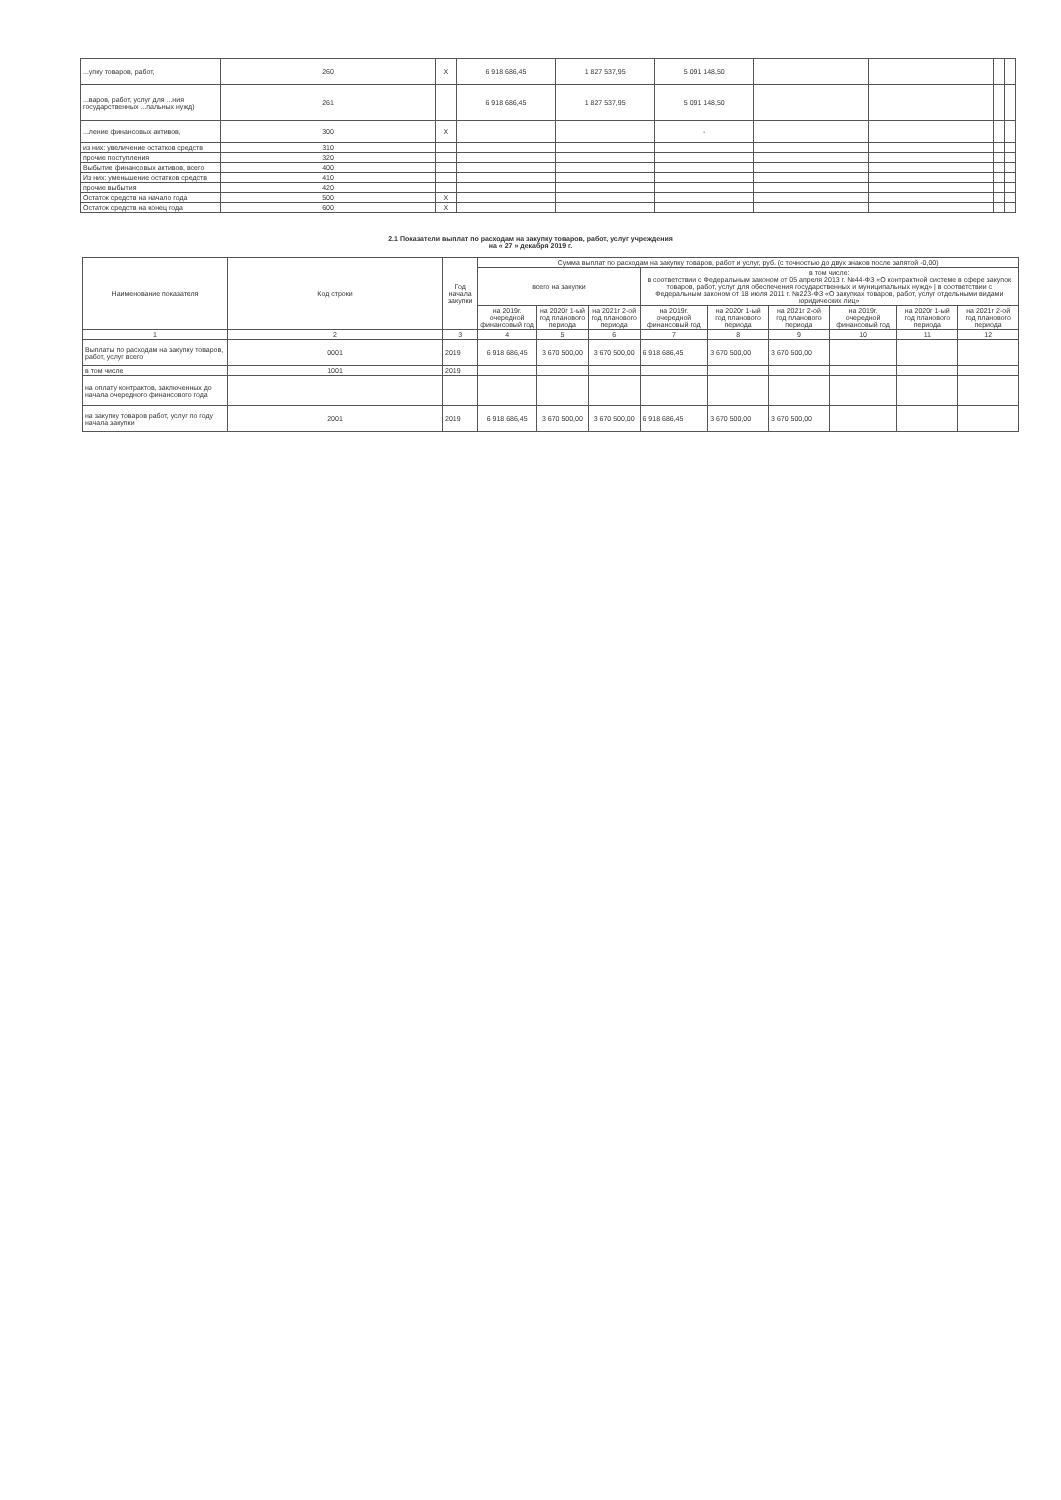| ...упку товаров, работ, | 260 | X | 6 918 686,45 | 1 827 537,95 | 5 091 148,50 | | | | |
| ...варов, работ, услуг для ...ния государственных ...пальных нужд) | 261 | | 6 918 686,45 | 1 827 537,95 | 5 091 148,50 | | | | |
| ...ление финансовых активов, | 300 | X | | | - | | | | |
| из них: увеличение остатков средств | 310 | | | | | | | | |
| прочие поступления | 320 | | | | | | | | |
| Выбытие финансовых активов, всего | 400 | | | | | | | | |
| Из них: уменьшение остатков средств | 410 | | | | | | | | |
| прочие выбытия | 420 | | | | | | | | |
| Остаток средств на начало года | 500 | X | | | | | | | |
| Остаток средств на конец года | 600 | X | | | | | | | |
2.1 Показатели выплат по расходам на закупку товаров, работ, услуг учреждения
на « 27 » декабря 2019 г.
| Наименование показателя | Код строки | Год начала закупки | Сумма выплат по расходам на закупку товаров, работ и услуг, руб. (с точностью до двух знаков после запятой -0,00) | | | | | | | | |
| --- | --- | --- | --- | --- | --- | --- | --- | --- | --- | --- | --- |
| | | | всего на закупки | | | в том числе: в соответствии с Федеральным законом от 05 апреля 2013 г. №44-ФЗ «О контрактной системе в сфере закупок товаров, работ, услуг для обеспечения государственных и муниципальных нужд» / в соответствии с Федеральным законом от 18 июля 2011 г. №223-ФЗ «О закупках товаров, работ, услуг отдельными видами юридических лиц» | | | | | |
| | | | на 2019г. очередной финансовый год | на 2020г 1-ый год планового периода | на 2021г 2-ой год планового периода | на 2019г. очередной финансовый год | на 2020г 1-ый год планового периода | на 2021г 2-ой год планового периода | на 2019г. очередной финансовый год | на 2020г 1-ый год планового периода | на 2021г 2-ой год планового периода |
| 1 | 2 | 3 | 4 | 5 | 6 | 7 | 8 | 9 | 10 | 11 | 12 |
| Выплаты по расходам на закупку товаров, работ, услуг всего | 0001 | 2019 | 6 918 686,45 | 3 670 500,00 | 3 670 500,00 | 6 918 686,45 | 3 670 500,00 | 3 670 500,00 | | | |
| в том числе | 1001 | 2019 | | | | | | | | | |
| на оплату контрактов, заключенных до начала очередного финансового года | | | | | | | | | | | |
| на закупку товаров работ, услуг по году начала закупки | 2001 | 2019 | 6 918 686,45 | 3 670 500,00 | 3 670 500,00 | 6 918 686,45 | 3 670 500,00 | 3 670 500,00 | | | |